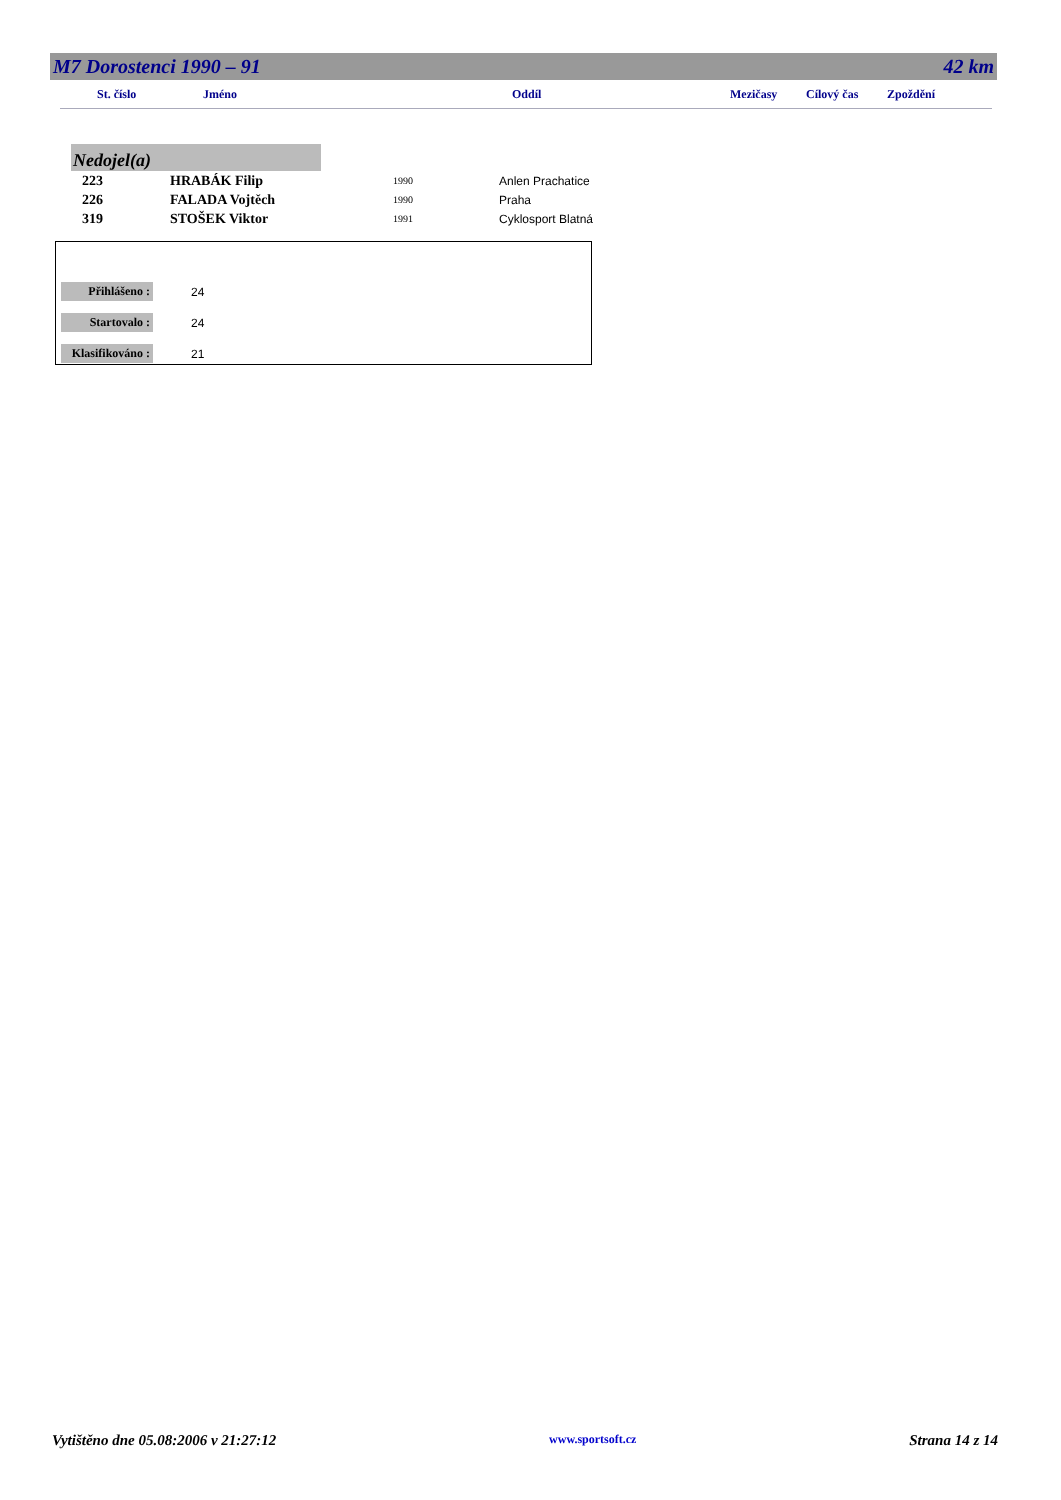M7 Dorostenci 1990 – 91 42 km
St. číslo Jméno Oddíl Mezičasy Cílový čas Zpoždění
Nedojel(a)
| 223 | HRABÁK Filip | 1990 | Anlen Prachatice |
| 226 | FALADA Vojtěch | 1990 | Praha |
| 319 | STOŠEK Viktor | 1991 | Cyklosport Blatná |
| Přihlášeno : | 24 |
| Startovalo : | 24 |
| Klasifikováno : | 21 |
Vytištěno dne 05.08:2006 v 21:27:12 www.sportsoft.cz Strana 14 z 14